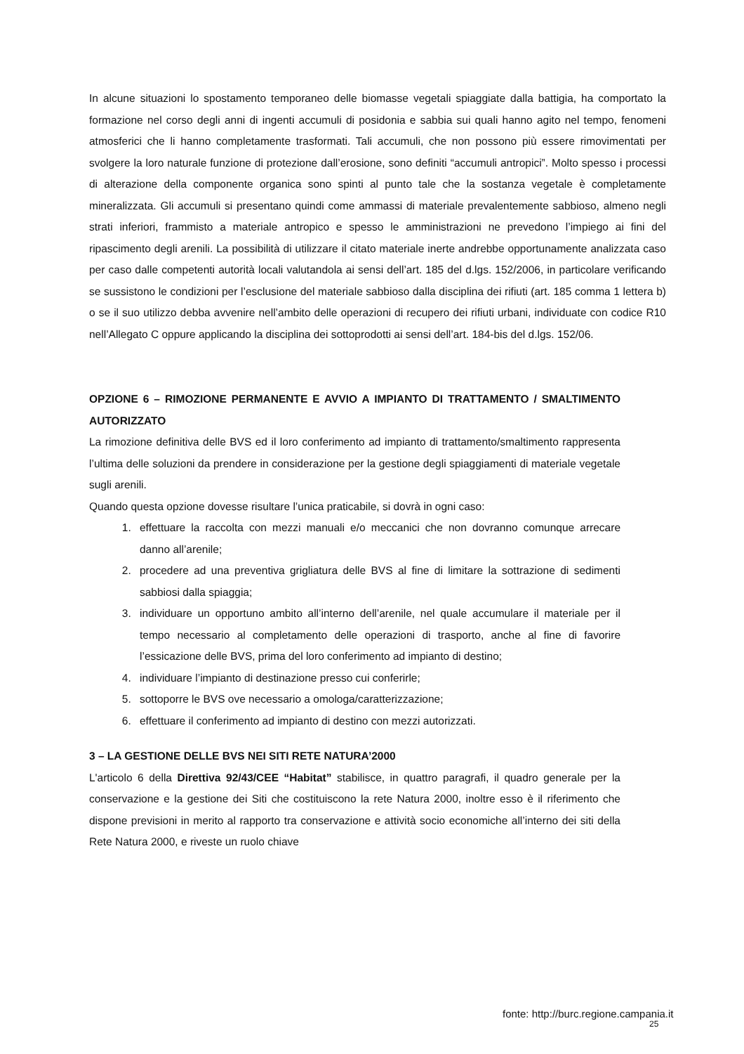In alcune situazioni lo spostamento temporaneo delle biomasse vegetali spiaggiate dalla battigia, ha comportato la formazione nel corso degli anni di ingenti accumuli di posidonia e sabbia sui quali hanno agito nel tempo, fenomeni atmosferici che li hanno completamente trasformati. Tali accumuli, che non possono più essere rimovimentati per svolgere la loro naturale funzione di protezione dall’erosione, sono definiti “accumuli antropici”. Molto spesso i processi di alterazione della componente organica sono spinti al punto tale che la sostanza vegetale è completamente mineralizzata. Gli accumuli si presentano quindi come ammassi di materiale prevalentemente sabbioso, almeno negli strati inferiori, frammisto a materiale antropico e spesso le amministrazioni ne prevedono l’impiego ai fini del ripascimento degli arenili. La possibilità di utilizzare il citato materiale inerte andrebbe opportunamente analizzata caso per caso dalle competenti autorità locali valutandola ai sensi dell’art. 185 del d.lgs. 152/2006, in particolare verificando se sussistono le condizioni per l’esclusione del materiale sabbioso dalla disciplina dei rifiuti (art. 185 comma 1 lettera b) o se il suo utilizzo debba avvenire nell’ambito delle operazioni di recupero dei rifiuti urbani, individuate con codice R10 nell’Allegato C oppure applicando la disciplina dei sottoprodotti ai sensi dell’art. 184-bis del d.lgs. 152/06.
OPZIONE 6 – RIMOZIONE PERMANENTE E AVVIO A IMPIANTO DI TRATTAMENTO / SMALTIMENTO AUTORIZZATO
La rimozione definitiva delle BVS ed il loro conferimento ad impianto di trattamento/smaltimento rappresenta l’ultima delle soluzioni da prendere in considerazione per la gestione degli spiaggiamenti di materiale vegetale sugli arenili.
Quando questa opzione dovesse risultare l’unica praticabile, si dovrà in ogni caso:
1. effettuare la raccolta con mezzi manuali e/o meccanici che non dovranno comunque arrecare danno all’arenile;
2. procedere ad una preventiva grigliatura delle BVS al fine di limitare la sottrazione di sedimenti sabbiosi dalla spiaggia;
3. individuare un opportuno ambito all’interno dell’arenile, nel quale accumulare il materiale per il tempo necessario al completamento delle operazioni di trasporto, anche al fine di favorire l’essicazione delle BVS, prima del loro conferimento ad impianto di destino;
4. individuare l’impianto di destinazione presso cui conferirle;
5. sottoporre le BVS ove necessario a omologa/caratterizzazione;
6. effettuare il conferimento ad impianto di destino con mezzi autorizzati.
3 – LA GESTIONE DELLE BVS NEI SITI RETE NATURA’2000
L'articolo 6 della Direttiva 92/43/CEE “Habitat” stabilisce, in quattro paragrafi, il quadro generale per la conservazione e la gestione dei Siti che costituiscono la rete Natura 2000, inoltre esso è il riferimento che dispone previsioni in merito al rapporto tra conservazione e attività socio economiche all’interno dei siti della Rete Natura 2000, e riveste un ruolo chiave
fonte: http://burc.regione.campania.it
25